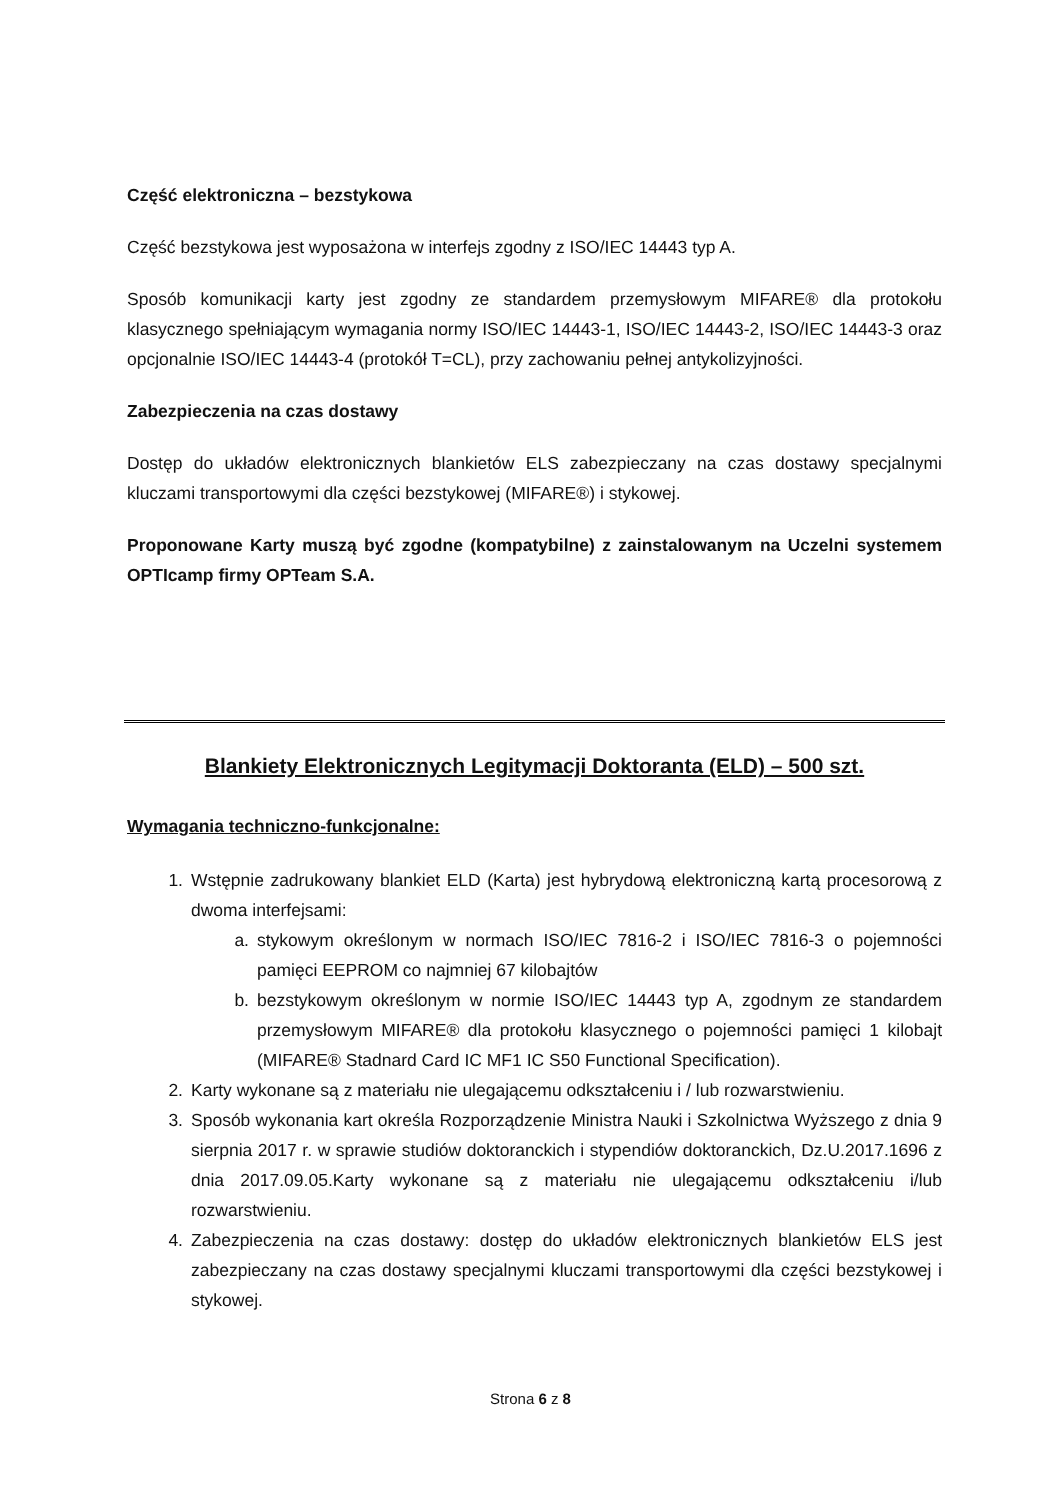Część elektroniczna – bezstykowa
Część bezstykowa jest wyposażona w interfejs zgodny z ISO/IEC 14443 typ A.
Sposób komunikacji karty jest zgodny ze standardem przemysłowym MIFARE® dla protokołu klasycznego spełniającym wymagania normy ISO/IEC 14443-1, ISO/IEC 14443-2, ISO/IEC 14443-3 oraz opcjonalnie ISO/IEC 14443-4 (protokół T=CL), przy zachowaniu pełnej antykolizyjności.
Zabezpieczenia na czas dostawy
Dostęp do układów elektronicznych blankietów ELS zabezpieczany na czas dostawy specjalnymi kluczami transportowymi dla części bezstykowej (MIFARE®) i stykowej.
Proponowane Karty muszą być zgodne (kompatybilne) z zainstalowanym na Uczelni systemem OPTIcamp firmy OPTeam S.A.
Blankiety Elektronicznych Legitymacji Doktoranta (ELD) – 500 szt.
Wymagania techniczno-funkcjonalne:
1. Wstępnie zadrukowany blankiet ELD (Karta) jest hybrydową elektroniczną kartą procesorową z dwoma interfejsami:
a. stykowym określonym w normach ISO/IEC 7816-2 i ISO/IEC 7816-3 o pojemności pamięci EEPROM co najmniej 67 kilobajtów
b. bezstykowym określonym w normie ISO/IEC 14443 typ A, zgodnym ze standardem przemysłowym MIFARE® dla protokołu klasycznego o pojemności pamięci 1 kilobajt (MIFARE® Stadnard Card IC MF1 IC S50 Functional Specification).
2. Karty wykonane są z materiału nie ulegającemu odkształceniu i / lub rozwarstwieniu.
3. Sposób wykonania kart określa Rozporządzenie Ministra Nauki i Szkolnictwa Wyższego z dnia 9 sierpnia 2017 r. w sprawie studiów doktoranckich i stypendiów doktoranckich, Dz.U.2017.1696 z dnia 2017.09.05.Karty wykonane są z materiału nie ulegającemu odkształceniu i/lub rozwarstwieniu.
4. Zabezpieczenia na czas dostawy: dostęp do układów elektronicznych blankietów ELS jest zabezpieczany na czas dostawy specjalnymi kluczami transportowymi dla części bezstykowej i stykowej.
Strona 6 z 8